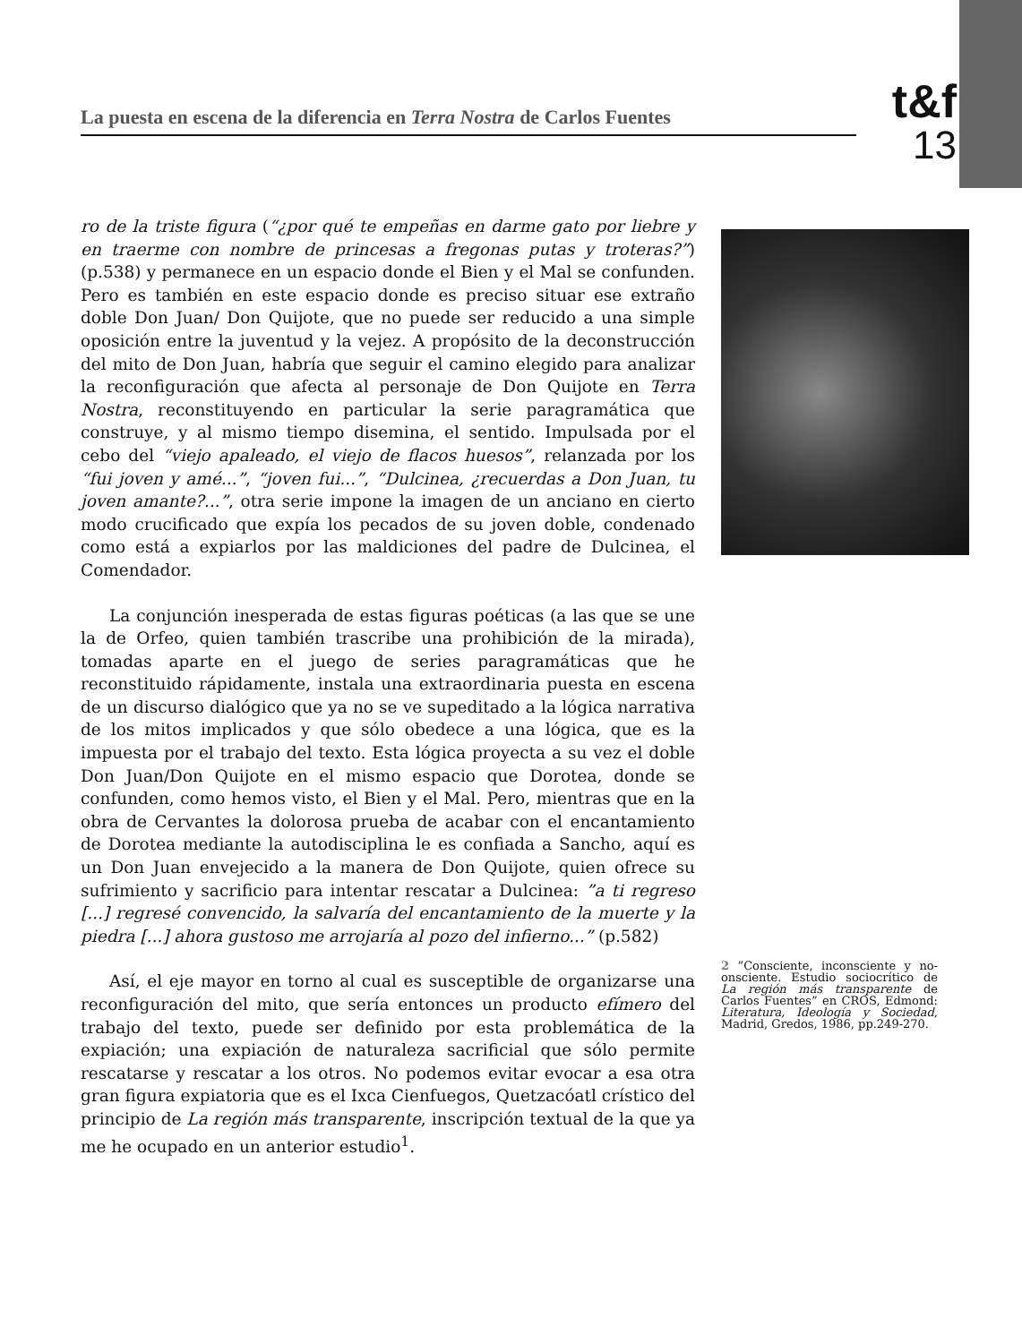La puesta en escena de la diferencia en Terra Nostra de Carlos Fuentes
t&f
13
ro de la triste figura (“¿por qué te empeñas en darme gato por liebre y en traerme con nombre de princesas a fregonas putas y troteras?”) (p.538) y permanece en un espacio donde el Bien y el Mal se confunden. Pero es también en este espacio donde es preciso situar ese extraño doble Don Juan/ Don Quijote, que no puede ser reducido a una simple oposición entre la juventud y la vejez. A propósito de la deconstrucción del mito de Don Juan, habría que seguir el camino elegido para analizar la reconfiguración que afecta al personaje de Don Quijote en Terra Nostra, reconstituyendo en particular la serie paragramática que construye, y al mismo tiempo disemina, el sentido. Impulsada por el cebo del “viejo apaleado, el viejo de flacos huesos”, relanzada por los “fui joven y amé...”, “joven fui...”, “Dulcinea, ¿recuerdas a Don Juan, tu joven amante?...”, otra serie impone la imagen de un anciano en cierto modo crucificado que expía los pecados de su joven doble, condenado como está a expiarlos por las maldiciones del padre de Dulcinea, el Comendador.
La conjunción inesperada de estas figuras poéticas (a las que se une la de Orfeo, quien también trascribe una prohibición de la mirada), tomadas aparte en el juego de series paragramáticas que he reconstituido rápidamente, instala una extraordinaria puesta en escena de un discurso dialógico que ya no se ve supeditado a la lógica narrativa de los mitos implicados y que sólo obedece a una lógica, que es la impuesta por el trabajo del texto. Esta lógica proyecta a su vez el doble Don Juan/Don Quijote en el mismo espacio que Dorotea, donde se confunden, como hemos visto, el Bien y el Mal. Pero, mientras que en la obra de Cervantes la dolorosa prueba de acabar con el encantamiento de Dorotea mediante la autodisciplina le es confiada a Sancho, aquí es un Don Juan envejecido a la manera de Don Quijote, quien ofrece su sufrimiento y sacrificio para intentar rescatar a Dulcinea: ”a ti regreso [...] regresé convencido, la salvaría del encantamiento de la muerte y la piedra [...] ahora gustoso me arrojaría al pozo del infierno...” (p.582)
Así, el eje mayor en torno al cual es susceptible de organizarse una reconfiguración del mito, que sería entonces un producto efímero del trabajo del texto, puede ser definido por esta problemática de la expiación; una expiación de naturaleza sacrificial que sólo permite rescatarse y rescatar a los otros. No podemos evitar evocar a esa otra gran figura expiatoria que es el Ixca Cienfuegos, Quetzacóatl crístico del principio de La región más transparente, inscripción textual de la que ya me he ocupado en un anterior estudio<sup>1</sup>.
2 ”Consciente, inconsciente y no-onsciente. Estudio sociocrítico de La región más transparente de Carlos Fuentes” en CROS, Edmond: Literatura, Ideología y Sociedad, Madrid, Gredos, 1986, pp.249-270.